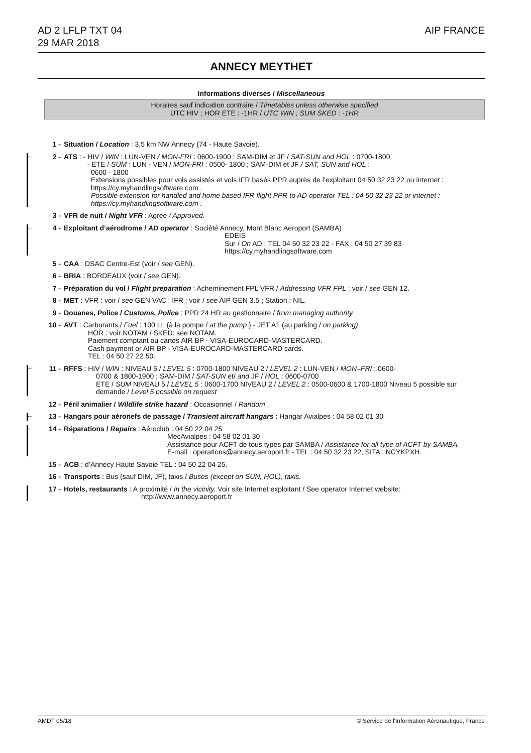AD 2 LFLP TXT 04
29 MAR 2018
AIP FRANCE
ANNECY MEYTHET
Informations diverses / Miscellaneous
Horaires sauf indication contraire / Timetables unless otherwise specified
UTC HIV ; HOR ETE : -1HR / UTC WIN ; SUM SKED : -1HR
1 - Situation / Location : 3,5 km NW Annecy (74 - Haute Savoie).
← 2 - ATS : - HIV / WIN : LUN-VEN / MON-FRI : 0600-1900 ; SAM-DIM et JF / SAT-SUN and HOL : 0700-1800
- ETE / SUM : LUN - VEN / MON-FRI : 0500- 1800 ; SAM-DIM et JF / SAT, SUN and HOL :
0600 - 1800
Extensions possibles pour vols assistés et vols IFR basés PPR auprès de l’exploitant 04 50 32 23 22 ou internet : https://cy.myhandlingsoftware.com .
Possible extension for handled and home based IFR flight PPR to AD operator TEL : 04 50 32 23 22 or internet : https://cy.myhandlingsoftware.com .
3 - VFR de nuit / Night VFR : Agréé / Approved.
← 4 - Exploitant d’aérodrome / AD operator : Société Annecy, Mont Blanc Aeroport (SAMBA)
EDEIS
Sur / On AD : TEL 04 50 32 23 22 - FAX : 04 50 27 39 83
https://cy.myhandlingsoftware.com
5 - CAA : DSAC Centre-Est (voir / see GEN).
6 - BRIA : BORDEAUX (voir / see GEN).
7 - Préparation du vol / Flight preparation : Acheminement FPL VFR / Addressing VFR FPL : voir / see GEN 12.
8 - MET : VFR : voir / see GEN VAC ; IFR : voir / see AIP GEN 3.5 ; Station : NIL.
9 - Douanes, Police / Customs, Police : PPR 24 HR au gestionnaire / from managing authority.
10 - AVT : Carburants / Fuel : 100 LL (à la pompe / at the pump ) - JET A1 (au parking / on parking)
HOR : voir NOTAM / SKED: see NOTAM.
Paiement comptant ou cartes AIR BP - VISA-EUROCARD-MASTERCARD.
Cash payment or AIR BP - VISA-EUROCARD-MASTERCARD cards.
TEL : 04 50 27 22 50.
← 11 - RFFS : HIV / WIN : NIVEAU 5 / LEVEL 5 : 0700-1800 NIVEAU 2 / LEVEL 2 : LUN-VEN / MON–FRI : 0600-
0700 & 1800-1900 ; SAM-DIM / SAT-SUN et/ and JF / HOL : 0600-0700
ETE / SUM NIVEAU 5 / LEVEL 5 : 0600-1700 NIVEAU 2 / LEVEL 2 : 0500-0600 & 1700-1800 Niveau 5 possible sur demande / Level 5 possible on request
12 - Péril animalier / Wildlife strike hazard : Occasionnel / Random .
← 13 - Hangars pour aéronefs de passage / Transient aircraft hangars : Hangar Avialpes : 04 58 02 01 30
← 14 - Réparations / Repairs : Aéroclub : 04 50 22 04 25
MecAvialpes : 04 58 02 01 30
Assistance pour ACFT de tous types par SAMBA / Assistance for all type of ACFT by SAMBA.
E-mail : operations@annecy.aeroport.fr - TEL : 04 50 32 23 22, SITA : NCYKPXH.
15 - ACB : d’Annecy Haute Savoie TEL : 04 50 22 04 25.
16 - Transports : Bus (sauf DIM, JF), taxis / Buses (except on SUN, HOL), taxis.
17 - Hotels, restaurants : A proximité / In the vicinity. Voir site Internet exploitant / See operator Internet website:
http://www.annecy.aeroport.fr
AMDT 05/18 © Service de l'Information Aéronautique, France